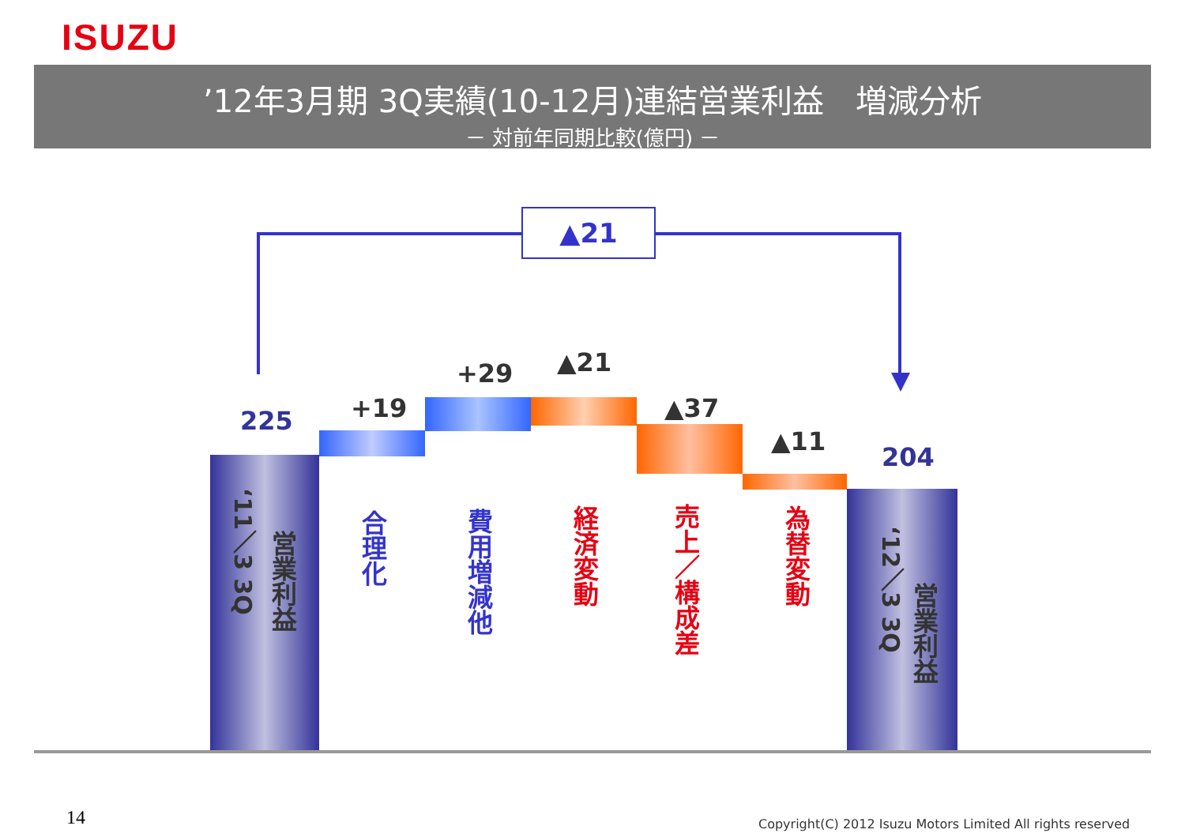ISUZU
’12年3月期 3Q実績(10-12月)連結営業利益　増減分析
－ 対前年同期比較(億円) －
▲21
225
‘11／3 3Q
営業利益
+19
合理化
+29
費用増減他
▲21
経済変動
▲37
売上／構成差
▲11
為替変動
204
‘12／3 3Q
営業利益
14
Copyright(C) 2012 Isuzu Motors Limited All rights reserved